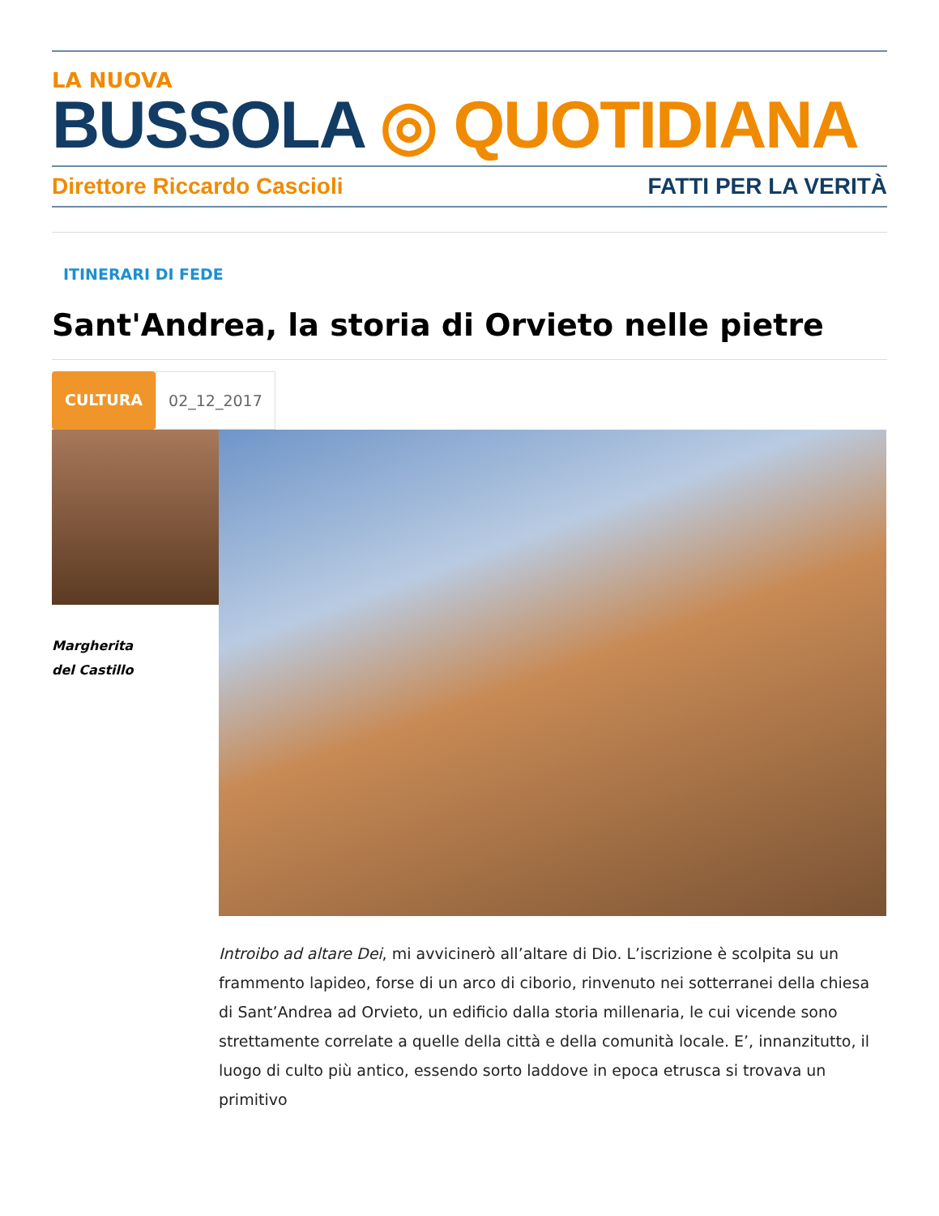LA NUOVA
BUSSOLA ◎ QUOTIDIANA
Direttore Riccardo Cascioli FATTI PER LA VERITÀ
ITINERARI DI FEDE
Sant'Andrea, la storia di Orvieto nelle pietre
CULTURA 02_12_2017
Margherita
del Castillo
Introibo ad altare Dei, mi avvicinerò all’altare di Dio. L’iscrizione è scolpita su un frammento lapideo, forse di un arco di ciborio, rinvenuto nei sotterranei della chiesa di Sant’Andrea ad Orvieto, un edificio dalla storia millenaria, le cui vicende sono strettamente correlate a quelle della città e della comunità locale. E’, innanzitutto, il luogo di culto più antico, essendo sorto laddove in epoca etrusca si trovava un primitivo